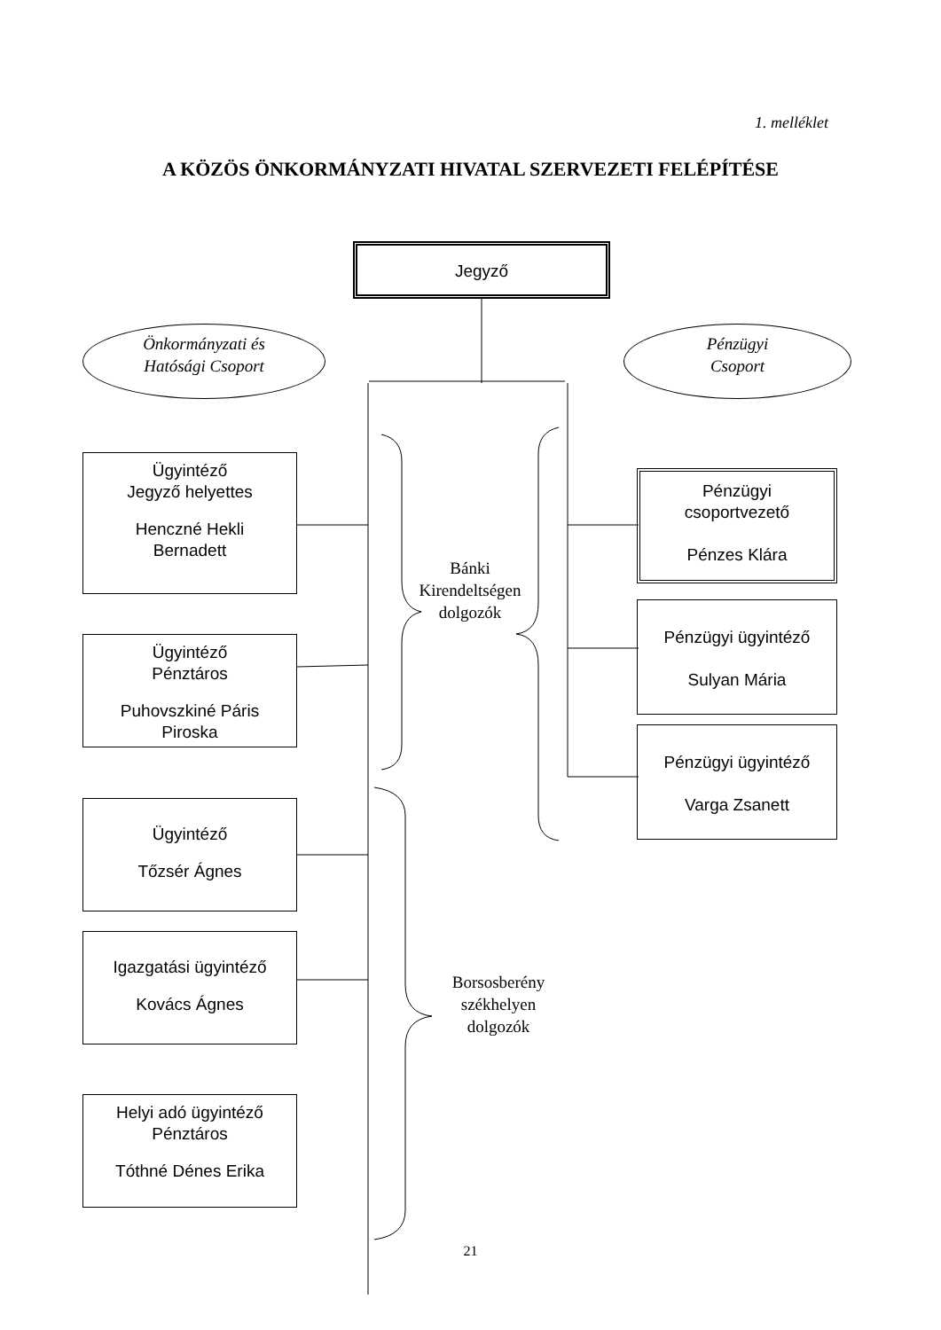1. melléklet
A KÖZÖS ÖNKORMÁNYZATI HIVATAL SZERVEZETI FELÉPÍTÉSE
Jegyző
Önkormányzati és
Hatósági Csoport
Pénzügyi
Csoport
Ügyintéző
Jegyző helyettes
Henczné Hekli
Bernadett
Ügyintéző
Pénztáros
Puhovszkiné Páris
Piroska
Ügyintéző
Tőzsér Ágnes
Igazgatási ügyintéző
Kovács Ágnes
Helyi adó ügyintéző
Pénztáros
Tóthné Dénes Erika
Pénzügyi
csoportvezető
Pénzes Klára
Pénzügyi ügyintéző
Sulyan Mária
Pénzügyi ügyintéző
Varga Zsanett
Bánki
Kirendeltségen
dolgozók
Borsosberény
székhelyen
dolgozók
21